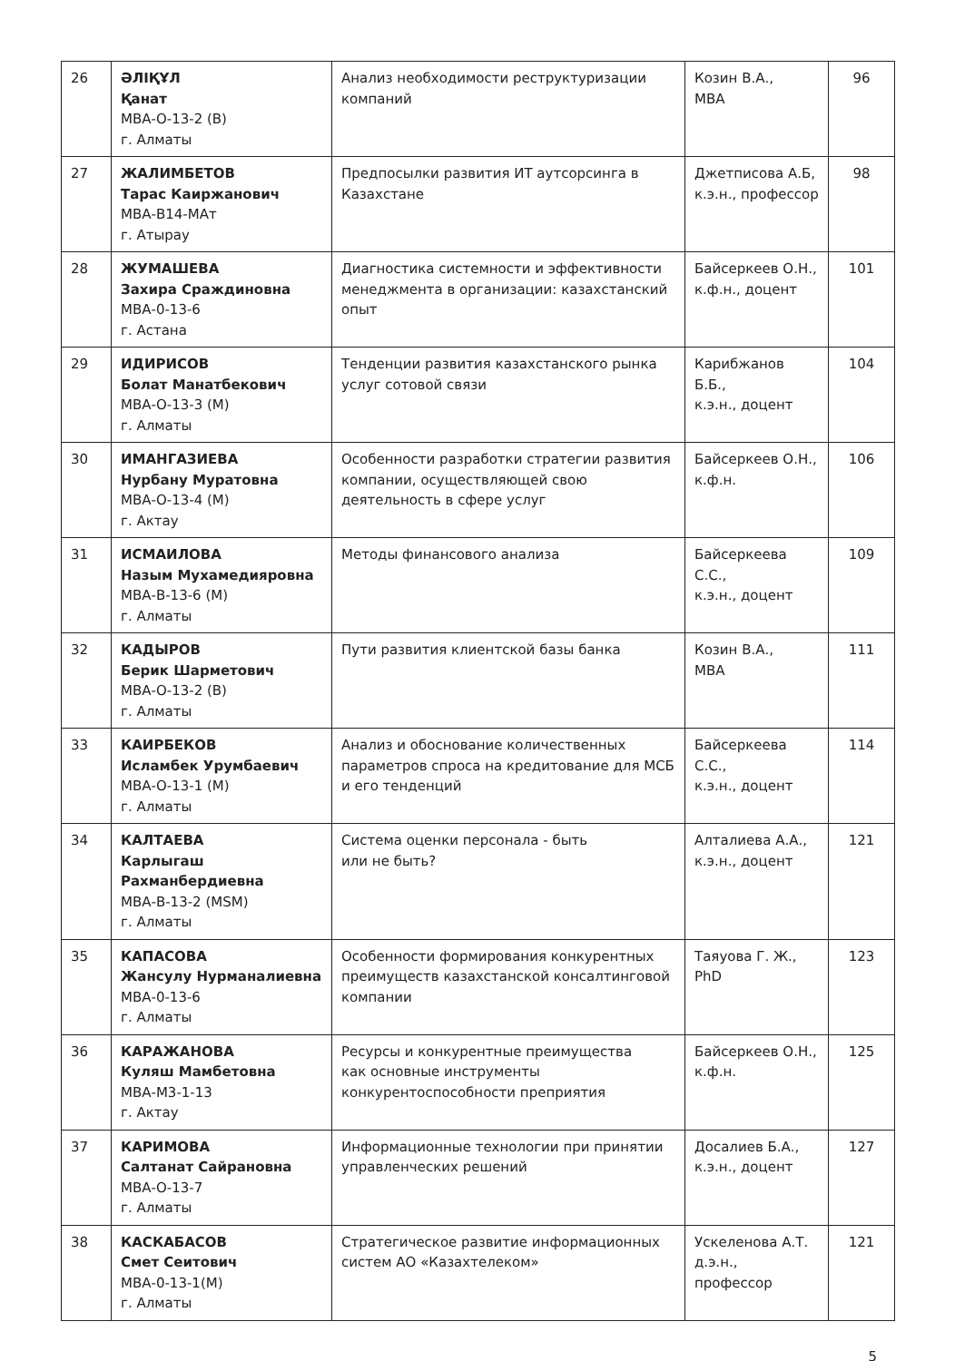| 26 | ӘЛІҚҰЛ Қанат МВА-О-13-2 (В) г. Алматы | Анализ необходимости реструктуризации компаний | Козин В.А., МВА | 96 |
| 27 | ЖАЛИМБЕТОВ Тарас Каиржанович МВА-В14-МАт г. Атырау | Предпосылки развития ИТ аутсорсинга в Казахстане | Джетписова А.Б, к.э.н., профессор | 98 |
| 28 | ЖУМАШЕВА Захира Сраждиновна МВА-0-13-6 г. Астана | Диагностика системности и эффективности менеджмента в организации: казахстанский опыт | Байсеркеев О.Н., к.ф.н., доцент | 101 |
| 29 | ИДИРИСОВ Болат Манатбекович МВА-О-13-3 (М) г. Алматы | Тенденции развития казахстанского рынка услуг сотовой связи | Карибжанов Б.Б., к.э.н., доцент | 104 |
| 30 | ИМАНГАЗИЕВА Нурбану Муратовна МВА-О-13-4 (М) г. Актау | Особенности разработки стратегии развития компании, осуществляющей свою деятельность в сфере услуг | Байсеркеев О.Н., к.ф.н. | 106 |
| 31 | ИСМАИЛОВА Назым Мухамедияровна МВА-В-13-6 (М) г. Алматы | Методы финансового анализа | Байсеркеева С.С., к.э.н., доцент | 109 |
| 32 | КАДЫРОВ Берик Шарметович МВА-О-13-2 (В) г. Алматы | Пути развития клиентской базы банка | Козин В.А., МВА | 111 |
| 33 | КАИРБЕКОВ Исламбек Урумбаевич МВА-О-13-1 (М) г. Алматы | Анализ и обоснование количественных параметров спроса на кредитование для МСБ и его тенденций | Байсеркеева С.С., к.э.н., доцент | 114 |
| 34 | КАЛТАЕВА Карлыгаш Рахманбердиевна МВА-В-13-2 (MSM) г. Алматы | Система оценки персонала - быть или не быть? | Алталиева А.А., к.э.н., доцент | 121 |
| 35 | КАПАСОВА Жансулу Нурманалиевна МВА-0-13-6 г. Алматы | Особенности формирования конкурентных преимуществ казахстанской консалтинговой компании | Таяуова Г. Ж., PhD | 123 |
| 36 | КАРАЖАНОВА Куляш Мамбетовна МВА-М3-1-13 г. Актау | Ресурсы и конкурентные преимущества как основные инструменты конкурентоспособности преприятия | Байсеркеев О.Н., к.ф.н. | 125 |
| 37 | КАРИМОВА Салтанат Сайрановна МВА-О-13-7 г. Алматы | Информационные технологии при принятии управленческих решений | Досалиев Б.А., к.э.н., доцент | 127 |
| 38 | КАСКАБАСОВ Смет Сеитович МВА-0-13-1(М) г. Алматы | Стратегическое развитие информационных систем АО «Казахтелеком» | Ускеленова А.Т. д.э.н., профессор | 121 |
5